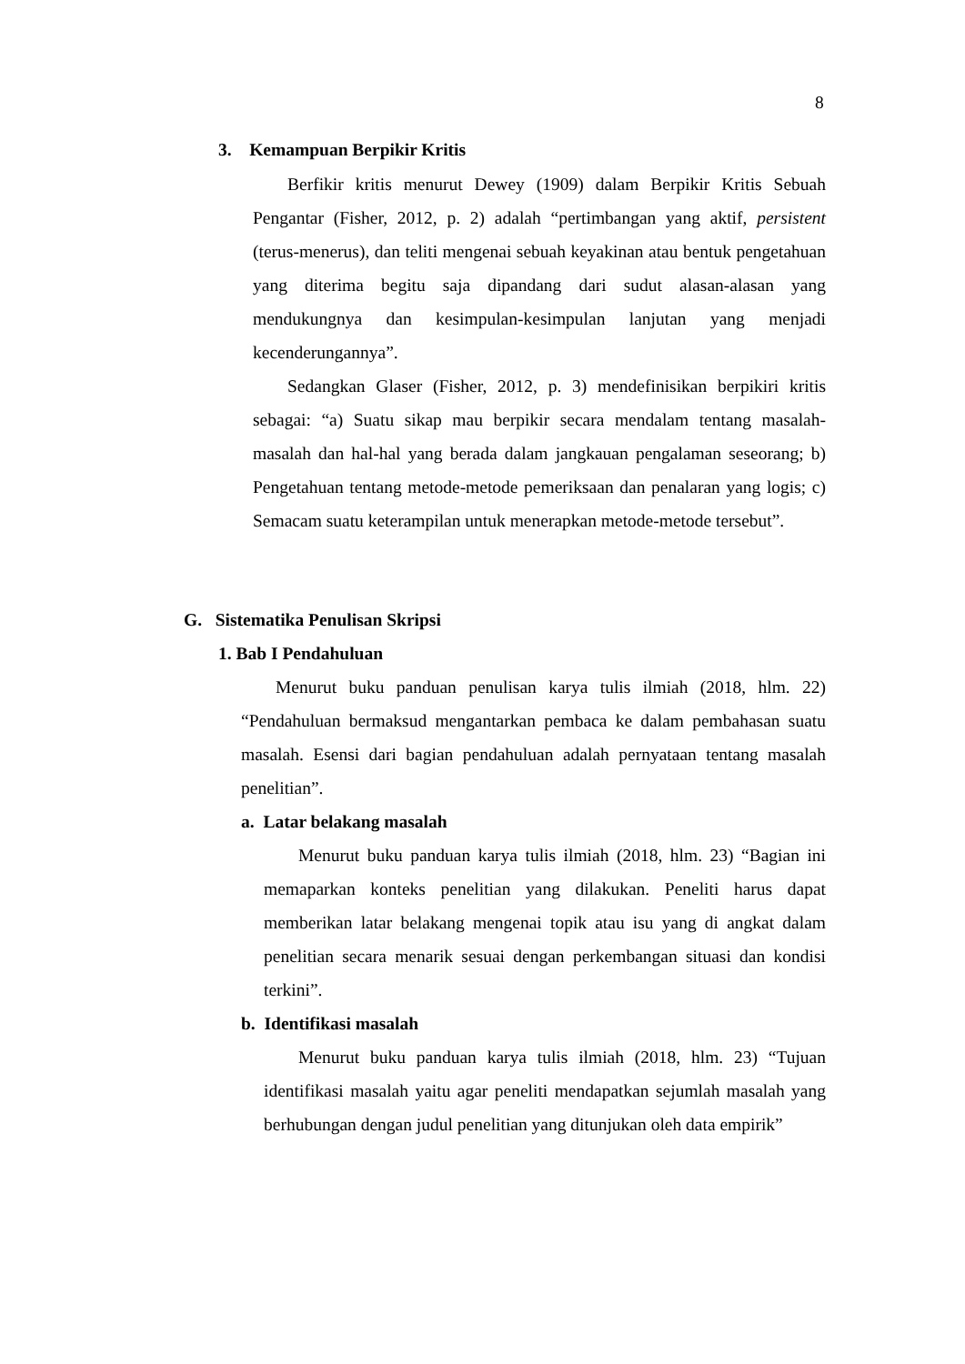8
3. Kemampuan Berpikir Kritis
Berfikir kritis menurut Dewey (1909) dalam Berpikir Kritis Sebuah Pengantar (Fisher, 2012, p. 2) adalah “pertimbangan yang aktif, persistent (terus-menerus), dan teliti mengenai sebuah keyakinan atau bentuk pengetahuan yang diterima begitu saja dipandang dari sudut alasan-alasan yang mendukungnya dan kesimpulan-kesimpulan lanjutan yang menjadi kecenderungannya”.
Sedangkan Glaser (Fisher, 2012, p. 3) mendefinisikan berpikiri kritis sebagai: “a) Suatu sikap mau berpikir secara mendalam tentang masalah-masalah dan hal-hal yang berada dalam jangkauan pengalaman seseorang; b) Pengetahuan tentang metode-metode pemeriksaan dan penalaran yang logis; c) Semacam suatu keterampilan untuk menerapkan metode-metode tersebut”.
G. Sistematika Penulisan Skripsi
1. Bab I Pendahuluan
Menurut buku panduan penulisan karya tulis ilmiah (2018, hlm. 22) “Pendahuluan bermaksud mengantarkan pembaca ke dalam pembahasan suatu masalah. Esensi dari bagian pendahuluan adalah pernyataan tentang masalah penelitian”.
a. Latar belakang masalah
Menurut buku panduan karya tulis ilmiah (2018, hlm. 23) “Bagian ini memaparkan konteks penelitian yang dilakukan. Peneliti harus dapat memberikan latar belakang mengenai topik atau isu yang di angkat dalam penelitian secara menarik sesuai dengan perkembangan situasi dan kondisi terkini”.
b. Identifikasi masalah
Menurut buku panduan karya tulis ilmiah (2018, hlm. 23) “Tujuan identifikasi masalah yaitu agar peneliti mendapatkan sejumlah masalah yang berhubungan dengan judul penelitian yang ditunjukan oleh data empirik”